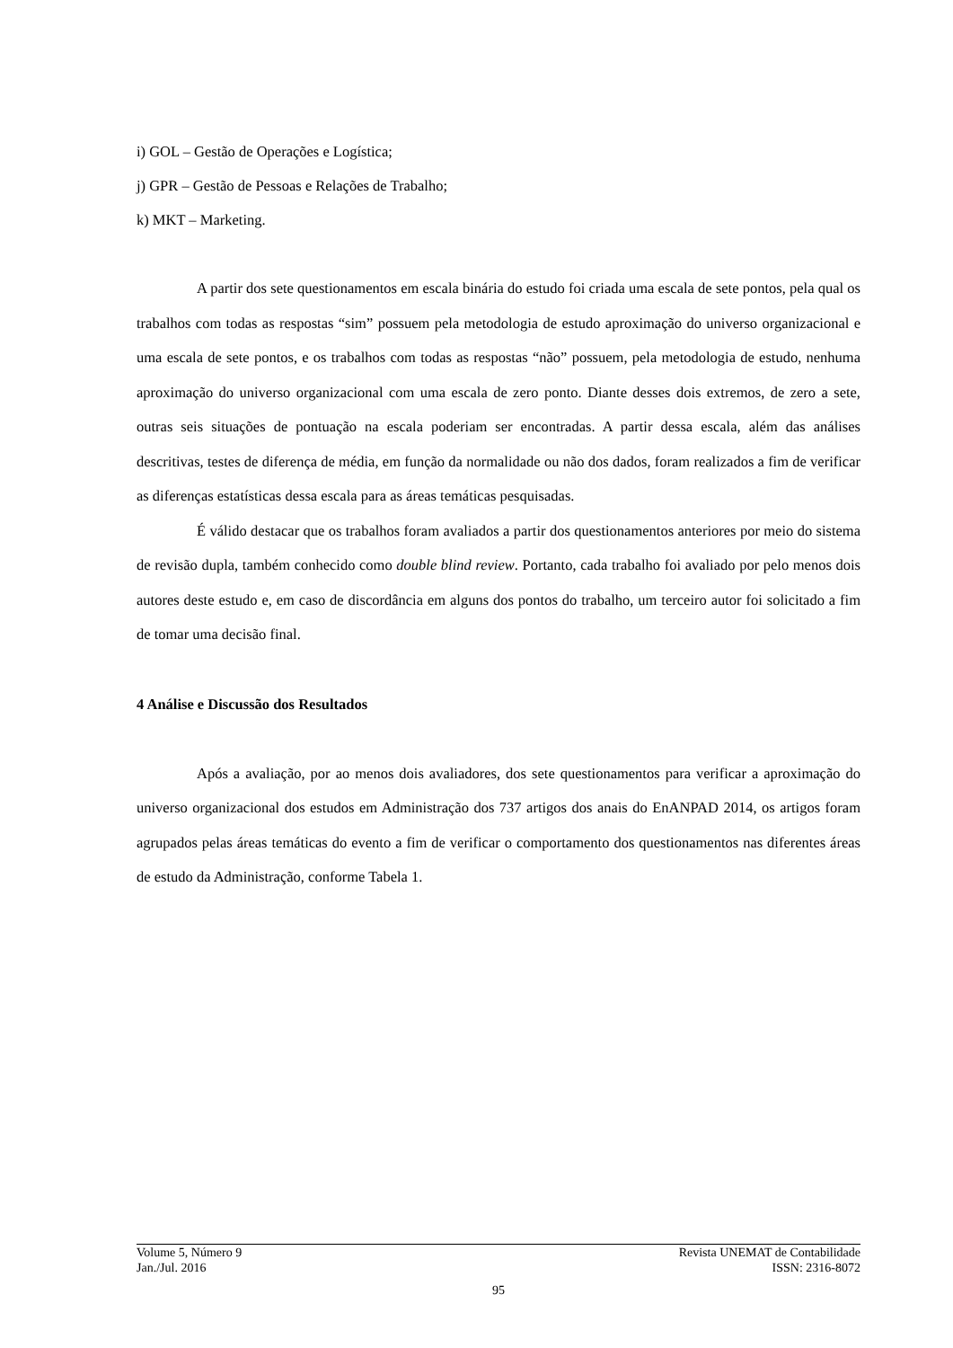i) GOL – Gestão de Operações e Logística;
j) GPR – Gestão de Pessoas e Relações de Trabalho;
k) MKT – Marketing.
A partir dos sete questionamentos em escala binária do estudo foi criada uma escala de sete pontos, pela qual os trabalhos com todas as respostas “sim” possuem pela metodologia de estudo aproximação do universo organizacional e uma escala de sete pontos, e os trabalhos com todas as respostas “não” possuem, pela metodologia de estudo, nenhuma aproximação do universo organizacional com uma escala de zero ponto. Diante desses dois extremos, de zero a sete, outras seis situações de pontuação na escala poderiam ser encontradas. A partir dessa escala, além das análises descritivas, testes de diferença de média, em função da normalidade ou não dos dados, foram realizados a fim de verificar as diferenças estatísticas dessa escala para as áreas temáticas pesquisadas.
É válido destacar que os trabalhos foram avaliados a partir dos questionamentos anteriores por meio do sistema de revisão dupla, também conhecido como double blind review. Portanto, cada trabalho foi avaliado por pelo menos dois autores deste estudo e, em caso de discordância em alguns dos pontos do trabalho, um terceiro autor foi solicitado a fim de tomar uma decisão final.
4 Análise e Discussão dos Resultados
Após a avaliação, por ao menos dois avaliadores, dos sete questionamentos para verificar a aproximação do universo organizacional dos estudos em Administração dos 737 artigos dos anais do EnANPAD 2014, os artigos foram agrupados pelas áreas temáticas do evento a fim de verificar o comportamento dos questionamentos nas diferentes áreas de estudo da Administração, conforme Tabela 1.
Volume 5, Número 9 Revista UNEMAT de Contabilidade
Jan./Jul. 2016 ISSN: 2316-8072
95